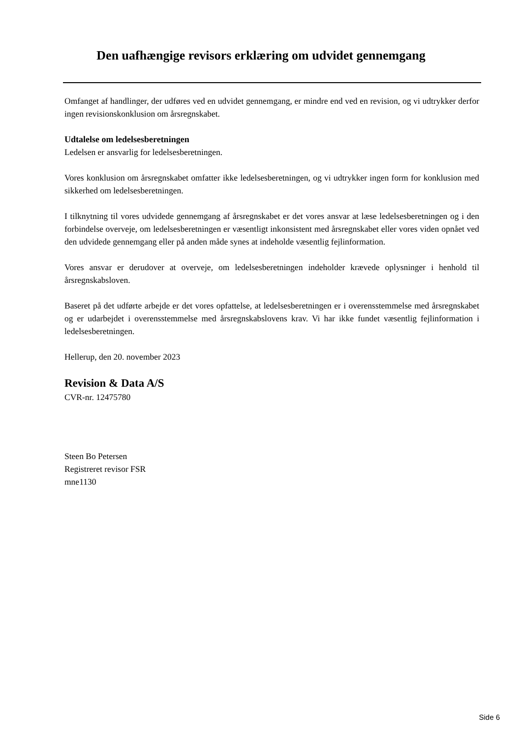Den uafhængige revisors erklæring om udvidet gennemgang
Omfanget af handlinger, der udføres ved en udvidet gennemgang, er mindre end ved en revision, og vi udtrykker derfor ingen revisionskonklusion om årsregnskabet.
Udtalelse om ledelsesberetningen
Ledelsen er ansvarlig for ledelsesberetningen.
Vores konklusion om årsregnskabet omfatter ikke ledelsesberetningen, og vi udtrykker ingen form for konklusion med sikkerhed om ledelsesberetningen.
I tilknytning til vores udvidede gennemgang af årsregnskabet er det vores ansvar at læse ledelsesberetningen og i den forbindelse overveje, om ledelsesberetningen er væsentligt inkonsistent med årsregnskabet eller vores viden opnået ved den udvidede gennemgang eller på anden måde synes at indeholde væsentlig fejlinformation.
Vores ansvar er derudover at overveje, om ledelsesberetningen indeholder krævede oplysninger i henhold til årsregnskabsloven.
Baseret på det udførte arbejde er det vores opfattelse, at ledelsesberetningen er i overensstemmelse med årsregnskabet og er udarbejdet i overensstemmelse med årsregnskabslovens krav. Vi har ikke fundet væsentlig fejlinformation i ledelsesberetningen.
Hellerup, den 20. november 2023
Revision & Data A/S
CVR-nr. 12475780
Steen Bo Petersen
Registreret revisor FSR
mne1130
Side 6